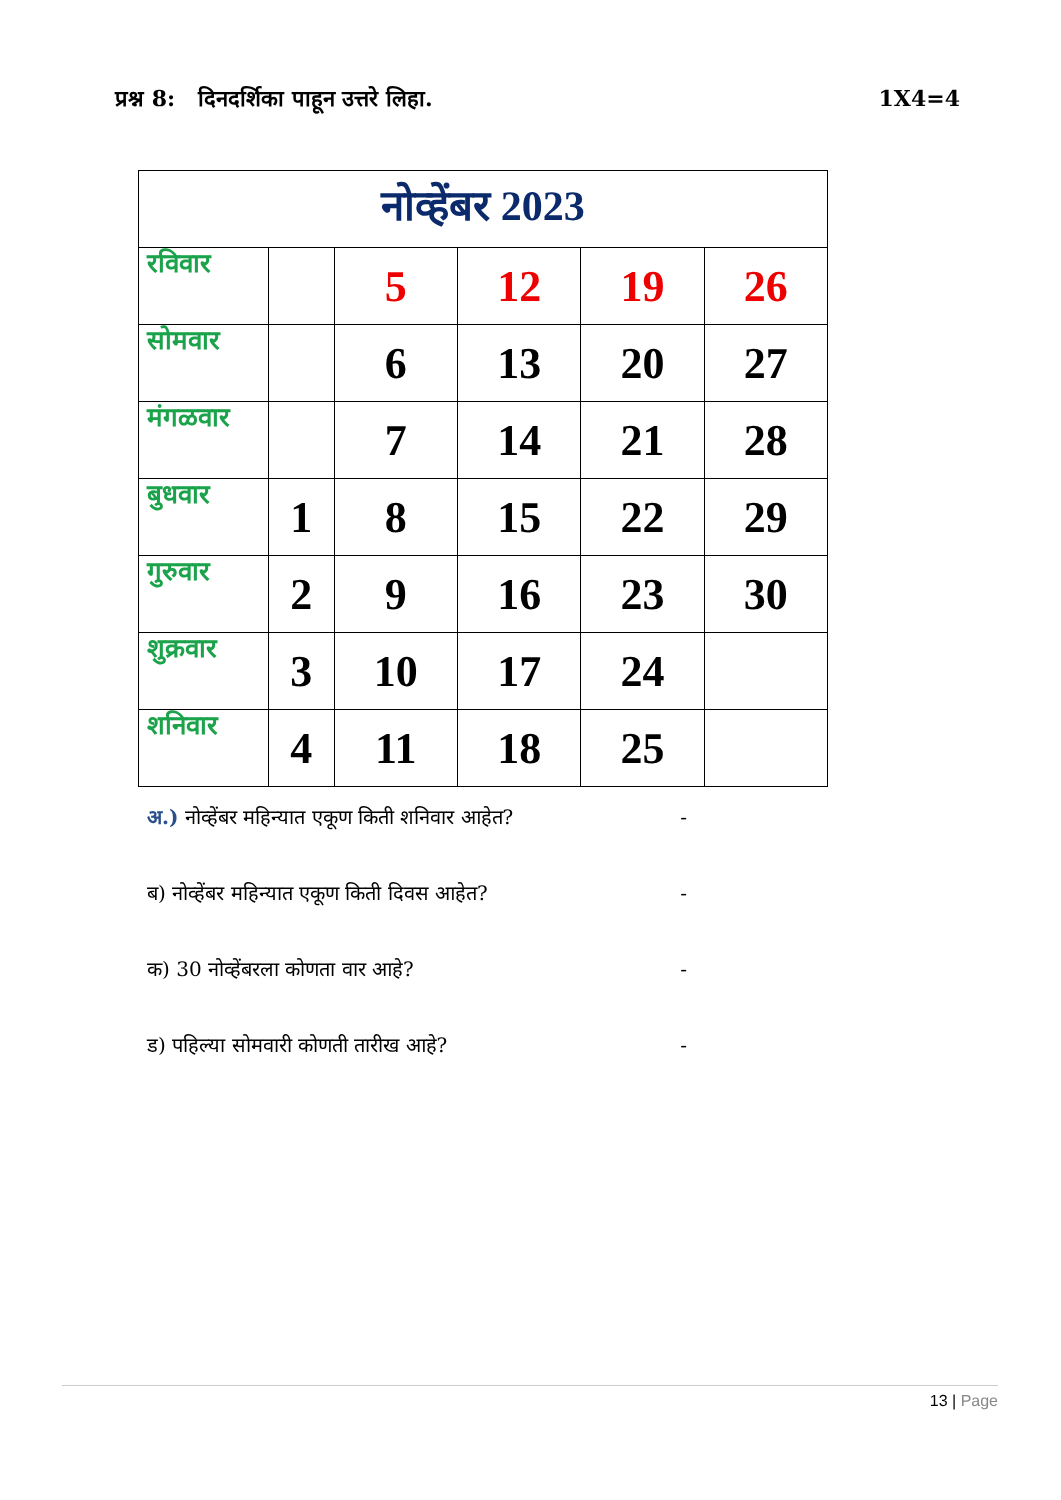प्रश्न 8: दिनदर्शिका पाहून उत्तरे लिहा. 1X4=4
| नोव्हेंबर 2023 | | | | | |
| --- | --- | --- | --- | --- | --- |
| रविवार | | 5 | 12 | 19 | 26 |
| सोमवार | | 6 | 13 | 20 | 27 |
| मंगळवार | | 7 | 14 | 21 | 28 |
| बुधवार | 1 | 8 | 15 | 22 | 29 |
| गुरुवार | 2 | 9 | 16 | 23 | 30 |
| शुक्रवार | 3 | 10 | 17 | 24 | |
| शनिवार | 4 | 11 | 18 | 25 | |
अ.) नोव्हेंबर महिन्यात एकूण किती शनिवार आहेत? -
ब) नोव्हेंबर महिन्यात एकूण किती दिवस आहेत? -
क) 30 नोव्हेंबरला कोणता वार आहे? -
ड) पहिल्या सोमवारी कोणती तारीख आहे? -
13 | Page